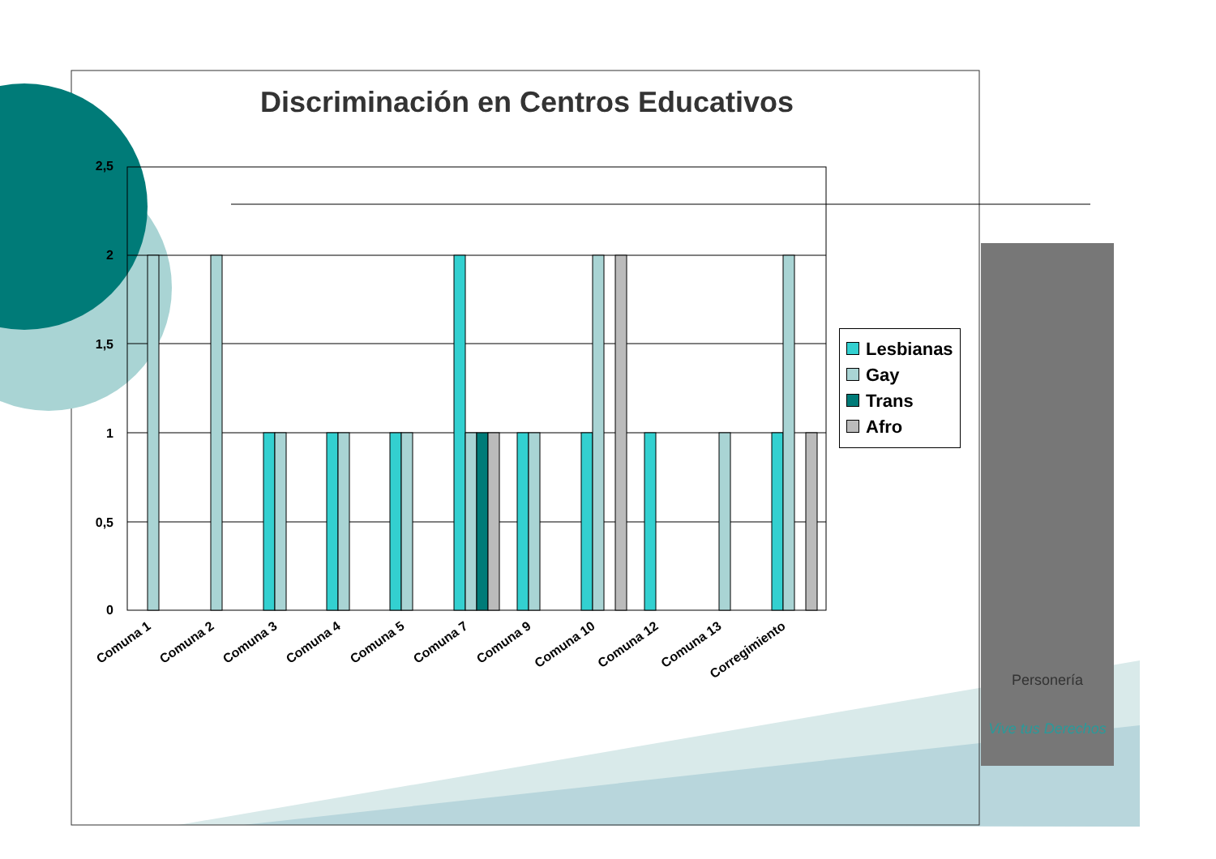Personería
Vive tus Derechos
2,5
2
1,5
1
0,5
0
Discriminación en Centros Educativos
Comuna 1
Comuna 2
Comuna 3
Comuna 4
Comuna 5
Comuna 7
Comuna 9
Comuna 10
Comuna 12
Comuna 13
Corregimiento
Lesbianas
Gay
Trans
Afro